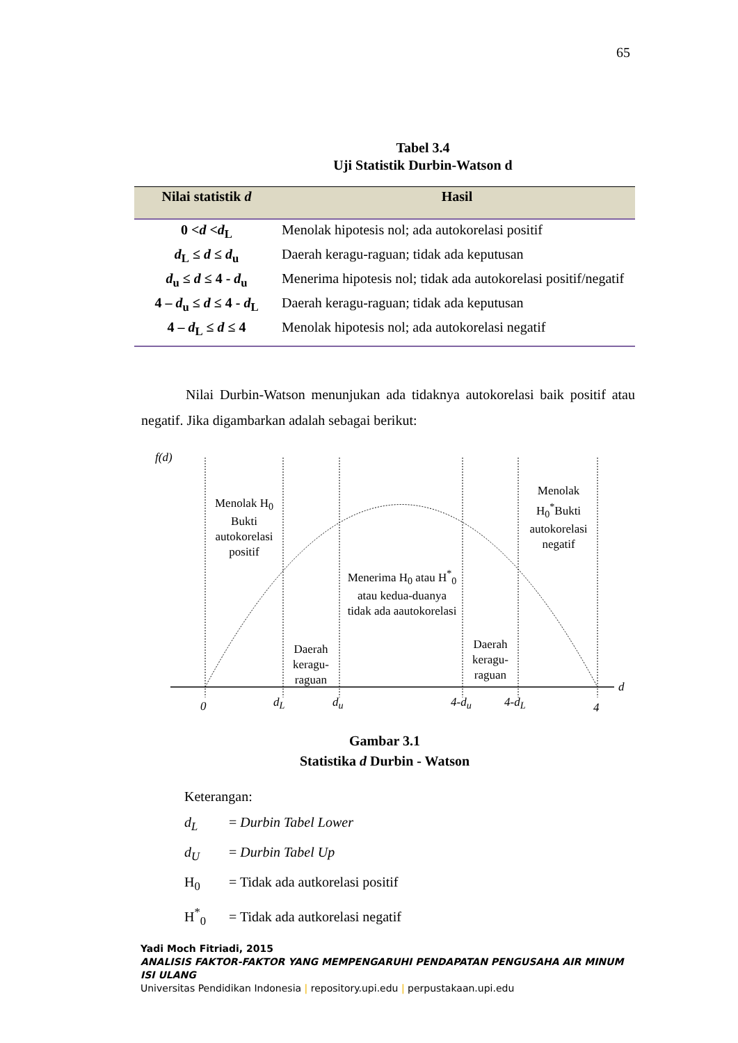65
Tabel 3.4
Uji Statistik Durbin-Watson d
| Nilai statistik d | Hasil |
| --- | --- |
| 0 < d < d<sub>L</sub> | Menolak hipotesis nol; ada autokorelasi positif |
| d<sub>L</sub> ≤ d ≤ d<sub>u</sub> | Daerah keragu-raguan; tidak ada keputusan |
| d<sub>u</sub> ≤ d ≤ 4 - d<sub>u</sub> | Menerima hipotesis nol; tidak ada autokorelasi positif/negatif |
| 4 – d<sub>u</sub> ≤ d ≤ 4 - d<sub>L</sub> | Daerah keragu-raguan; tidak ada keputusan |
| 4 – d<sub>L</sub> ≤ d ≤ 4 | Menolak hipotesis nol; ada autokorelasi negatif |
Nilai Durbin-Watson menunjukan ada tidaknya autokorelasi baik positif atau negatif. Jika digambarkan adalah sebagai berikut:
f(d)
Menolak H<sub>0</sub>
Bukti
autokorelasi
positif
Daerah
keragu-
raguan
Menerima H<sub>0</sub> atau H<sup>*</sup><sub>0</sub>
atau kedua-duanya
tidak ada aautokorelasi
Daerah
keragu-
raguan
Menolak
H<sub>0</sub><sup>*</sup>Bukti
autokorelasi
negatif
d
0 d<sub>L</sub> d<sub>u</sub> 4-d<sub>u</sub> 4-d<sub>L</sub> 4
Gambar 3.1
Statistika d Durbin - Watson
Keterangan:
d<sub>L</sub> = Durbin Tabel Lower
d<sub>U</sub> = Durbin Tabel Up
H<sub>0</sub> = Tidak ada autkorelasi positif
H<sup>*</sup><sub>0</sub> = Tidak ada autkorelasi negatif
Yadi Moch Fitriadi, 2015
ANALISIS FAKTOR-FAKTOR YANG MEMPENGARUHI PENDAPATAN PENGUSAHA AIR MINUM ISI ULANG
Universitas Pendidikan Indonesia | repository.upi.edu | perpustakaan.upi.edu